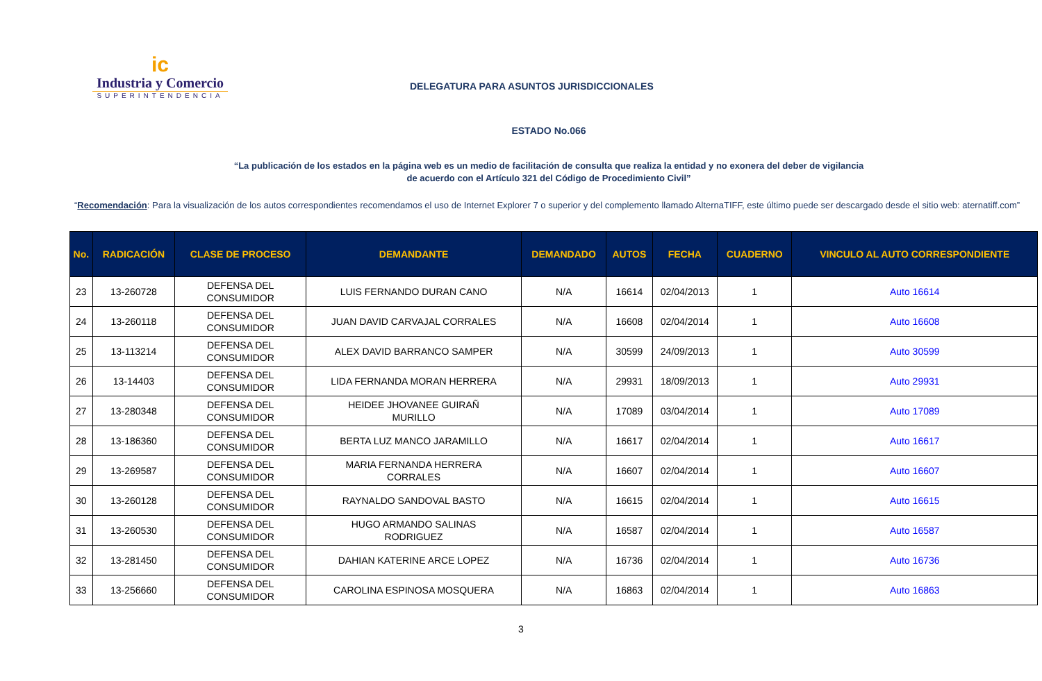ic
Industria y Comercio
SUPERINTENDENCIA
DELEGATURA PARA ASUNTOS JURISDICCIONALES
ESTADO No.066
“La publicación de los estados en la página web es un medio de facilitación de consulta que realiza la entidad y no exonera del deber de vigilancia
de acuerdo con el Artículo 321 del Código de Procedimiento Civil”
“Recomendación: Para la visualización de los autos correspondientes recomendamos el uso de Internet Explorer 7 o superior y del complemento llamado AlternaTIFF, este último puede ser descargado desde el sitio web: aternatiff.com”
| No. | RADICACIÓN | CLASE DE PROCESO | DEMANDANTE | DEMANDADO | AUTOS | FECHA | CUADERNO | VINCULO AL AUTO CORRESPONDIENTE |
| --- | --- | --- | --- | --- | --- | --- | --- | --- |
| 23 | 13-260728 | DEFENSA DEL CONSUMIDOR | LUIS FERNANDO DURAN CANO | N/A | 16614 | 02/04/2013 | 1 | Auto 16614 |
| 24 | 13-260118 | DEFENSA DEL CONSUMIDOR | JUAN DAVID CARVAJAL CORRALES | N/A | 16608 | 02/04/2014 | 1 | Auto 16608 |
| 25 | 13-113214 | DEFENSA DEL CONSUMIDOR | ALEX DAVID BARRANCO SAMPER | N/A | 30599 | 24/09/2013 | 1 | Auto 30599 |
| 26 | 13-14403 | DEFENSA DEL CONSUMIDOR | LIDA FERNANDA MORAN HERRERA | N/A | 29931 | 18/09/2013 | 1 | Auto 29931 |
| 27 | 13-280348 | DEFENSA DEL CONSUMIDOR | HEIDEE JHOVANEE GUIRAÑ MURILLO | N/A | 17089 | 03/04/2014 | 1 | Auto 17089 |
| 28 | 13-186360 | DEFENSA DEL CONSUMIDOR | BERTA LUZ MANCO JARAMILLO | N/A | 16617 | 02/04/2014 | 1 | Auto 16617 |
| 29 | 13-269587 | DEFENSA DEL CONSUMIDOR | MARIA FERNANDA HERRERA CORRALES | N/A | 16607 | 02/04/2014 | 1 | Auto 16607 |
| 30 | 13-260128 | DEFENSA DEL CONSUMIDOR | RAYNALDO SANDOVAL BASTO | N/A | 16615 | 02/04/2014 | 1 | Auto 16615 |
| 31 | 13-260530 | DEFENSA DEL CONSUMIDOR | HUGO ARMANDO SALINAS RODRIGUEZ | N/A | 16587 | 02/04/2014 | 1 | Auto 16587 |
| 32 | 13-281450 | DEFENSA DEL CONSUMIDOR | DAHIAN KATERINE ARCE LOPEZ | N/A | 16736 | 02/04/2014 | 1 | Auto 16736 |
| 33 | 13-256660 | DEFENSA DEL CONSUMIDOR | CAROLINA ESPINOSA MOSQUERA | N/A | 16863 | 02/04/2014 | 1 | Auto 16863 |
3